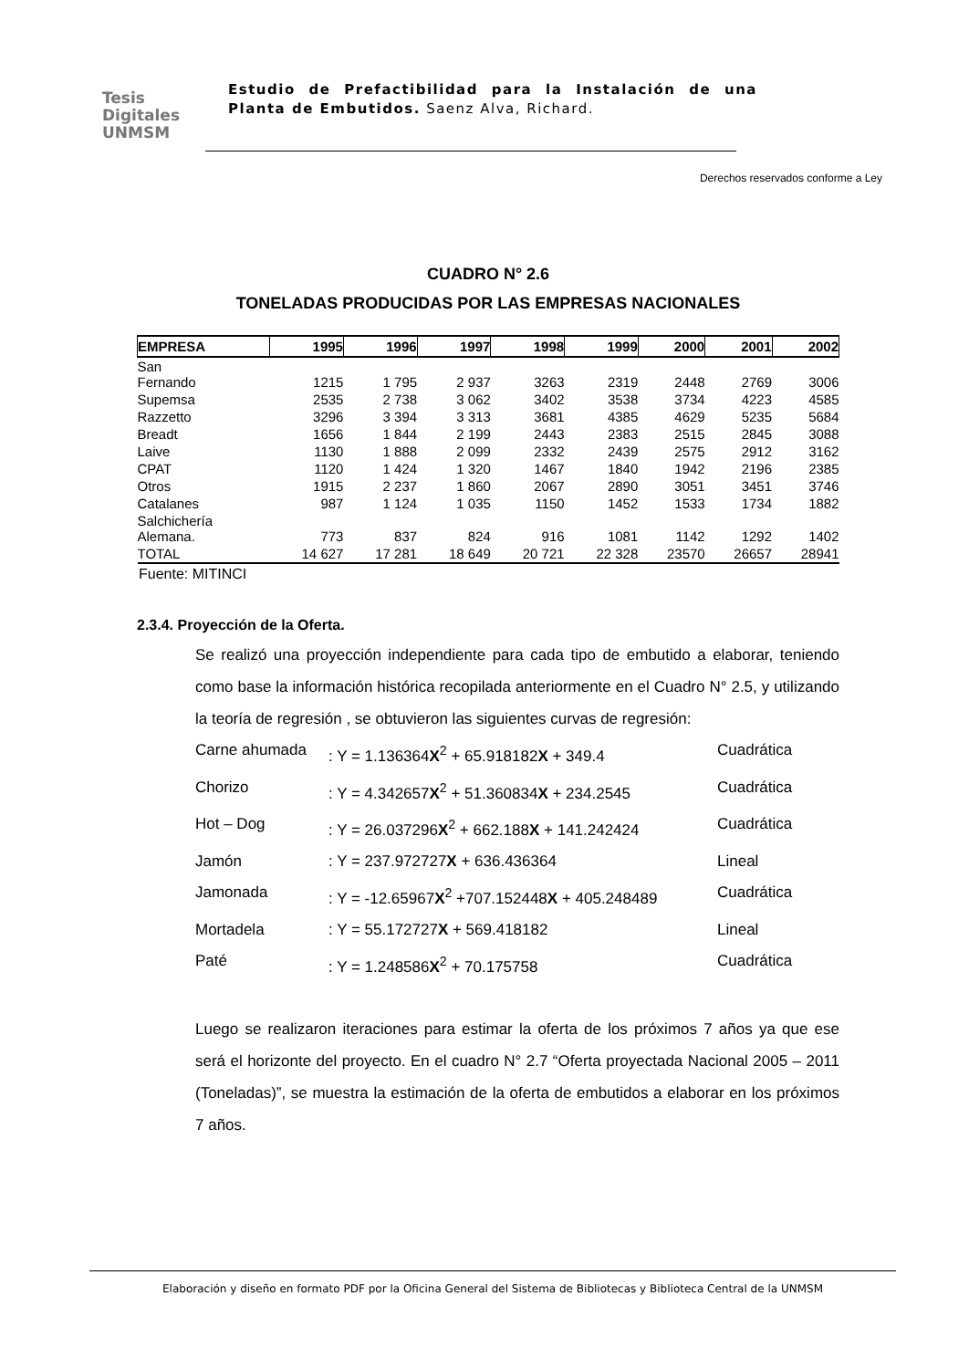Tesis
Digitales
UNMSM
Estudio de Prefactibilidad para la Instalación de una Planta de Embutidos. Saenz Alva, Richard.
Derechos reservados conforme a Ley
CUADRO N° 2.6
TONELADAS PRODUCIDAS POR LAS EMPRESAS NACIONALES
| EMPRESA | 1995 | 1996 | 1997 | 1998 | 1999 | 2000 | 2001 | 2002 |
| --- | --- | --- | --- | --- | --- | --- | --- | --- |
| San Fernando | 1215 | 1 795 | 2 937 | 3263 | 2319 | 2448 | 2769 | 3006 |
| Supemsa | 2535 | 2 738 | 3 062 | 3402 | 3538 | 3734 | 4223 | 4585 |
| Razzetto | 3296 | 3 394 | 3 313 | 3681 | 4385 | 4629 | 5235 | 5684 |
| Breadt | 1656 | 1 844 | 2 199 | 2443 | 2383 | 2515 | 2845 | 3088 |
| Laive | 1130 | 1 888 | 2 099 | 2332 | 2439 | 2575 | 2912 | 3162 |
| CPAT | 1120 | 1 424 | 1 320 | 1467 | 1840 | 1942 | 2196 | 2385 |
| Otros | 1915 | 2 237 | 1 860 | 2067 | 2890 | 3051 | 3451 | 3746 |
| Catalanes | 987 | 1 124 | 1 035 | 1150 | 1452 | 1533 | 1734 | 1882 |
| Salchichería Alemana. | 773 | 837 | 824 | 916 | 1081 | 1142 | 1292 | 1402 |
| TOTAL | 14 627 | 17 281 | 18 649 | 20 721 | 22 328 | 23570 | 26657 | 28941 |
Fuente: MITINCI
2.3.4. Proyección de la Oferta.
Se realizó una proyección independiente para cada tipo de embutido a elaborar, teniendo como base la información histórica recopilada anteriormente en el Cuadro N° 2.5, y utilizando la teoría de regresión , se obtuvieron las siguientes curvas de regresión:
Carne ahumada
: Y = 1.136364X<sup>2</sup> + 65.918182X + 349.4
Cuadrática
Chorizo
: Y = 4.342657X<sup>2</sup> + 51.360834X + 234.2545
Cuadrática
Hot – Dog
: Y = 26.037296X<sup>2</sup> + 662.188X + 141.242424
Cuadrática
Jamón
: Y = 237.972727X + 636.436364
Lineal
Jamonada
: Y = -12.65967X<sup>2</sup> +707.152448X + 405.248489
Cuadrática
Mortadela
: Y = 55.172727X + 569.418182
Lineal
Paté
: Y = 1.248586X<sup>2</sup> + 70.175758
Cuadrática
Luego se realizaron iteraciones para estimar la oferta de los próximos 7 años ya que ese será el horizonte del proyecto. En el cuadro N° 2.7 “Oferta proyectada Nacional 2005 – 2011 (Toneladas)”, se muestra la estimación de la oferta de embutidos a elaborar en los próximos 7 años.
Elaboración y diseño en formato PDF por la Oficina General del Sistema de Bibliotecas y Biblioteca Central de la UNMSM